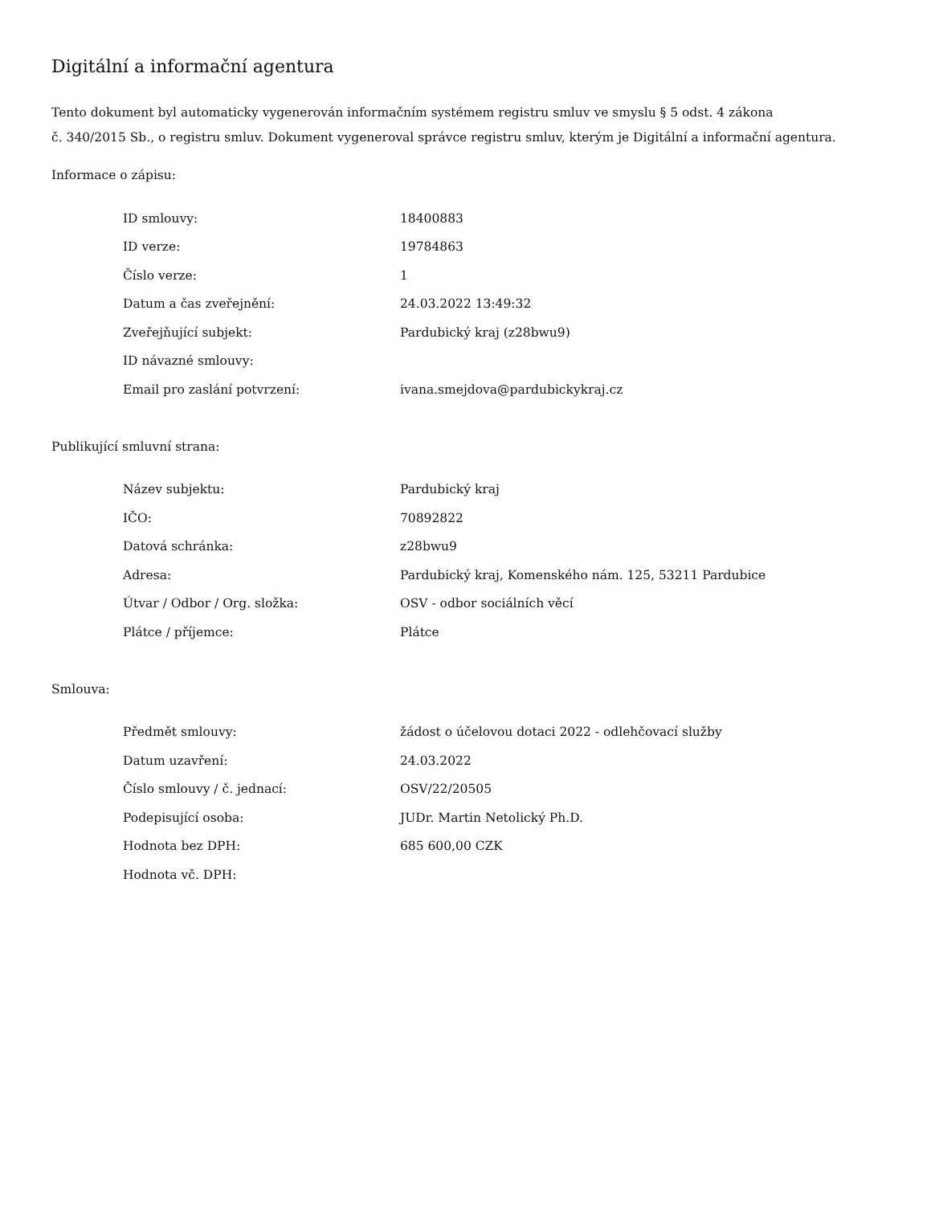Digitální a informační agentura
Tento dokument byl automaticky vygenerován informačním systémem registru smluv ve smyslu § 5 odst. 4 zákona
č. 340/2015 Sb., o registru smluv. Dokument vygeneroval správce registru smluv, kterým je Digitální a informační agentura.
Informace o zápisu:
| ID smlouvy: | 18400883 |
| ID verze: | 19784863 |
| Číslo verze: | 1 |
| Datum a čas zveřejnění: | 24.03.2022 13:49:32 |
| Zveřejňující subjekt: | Pardubický kraj (z28bwu9) |
| ID návazné smlouvy: | |
| Email pro zaslání potvrzení: | ivana.smejdova@pardubickykraj.cz |
Publikující smluvní strana:
| Název subjektu: | Pardubický kraj |
| IČO: | 70892822 |
| Datová schránka: | z28bwu9 |
| Adresa: | Pardubický kraj, Komenského nám. 125, 53211 Pardubice |
| Útvar / Odbor / Org. složka: | OSV - odbor sociálních věcí |
| Plátce / příjemce: | Plátce |
Smlouva:
| Předmět smlouvy: | žádost o účelovou dotaci 2022 - odlehčovací služby |
| Datum uzavření: | 24.03.2022 |
| Číslo smlouvy / č. jednací: | OSV/22/20505 |
| Podepisující osoba: | JUDr. Martin Netolický Ph.D. |
| Hodnota bez DPH: | 685 600,00 CZK |
| Hodnota vč. DPH: | |